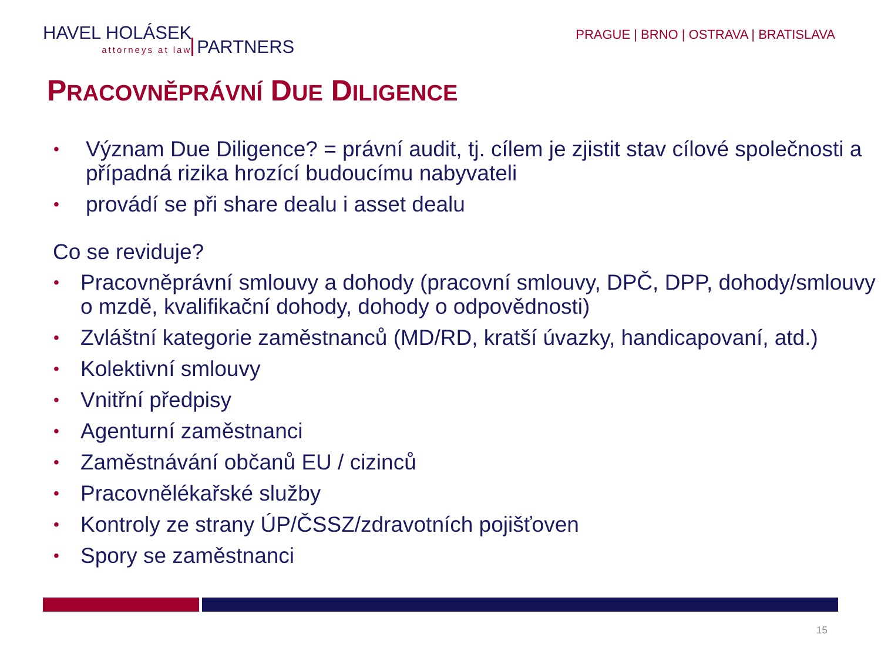HAVEL HOLÁSEK attorneys at law PARTNERS
PRAGUE | BRNO | OSTRAVA | BRATISLAVA
PRACOVNĚPRÁVNÍ DUE DILIGENCE
• Význam Due Diligence? = právní audit, tj. cílem je zjistit stav cílové společnosti a případná rizika hrozící budoucímu nabyvateli
• provádí se při share dealu i asset dealu
Co se reviduje?
• Pracovněprávní smlouvy a dohody (pracovní smlouvy, DPČ, DPP, dohody/smlouvy o mzdě, kvalifikační dohody, dohody o odpovědnosti)
• Zvláštní kategorie zaměstnanců (MD/RD, kratší úvazky, handicapovaní, atd.)
• Kolektivní smlouvy
• Vnitřní předpisy
• Agenturní zaměstnanci
• Zaměstnávání občanů EU / cizinců
• Pracovnělékařské služby
• Kontroly ze strany ÚP/ČSSZ/zdravotních pojišťoven
• Spory se zaměstnanci
15